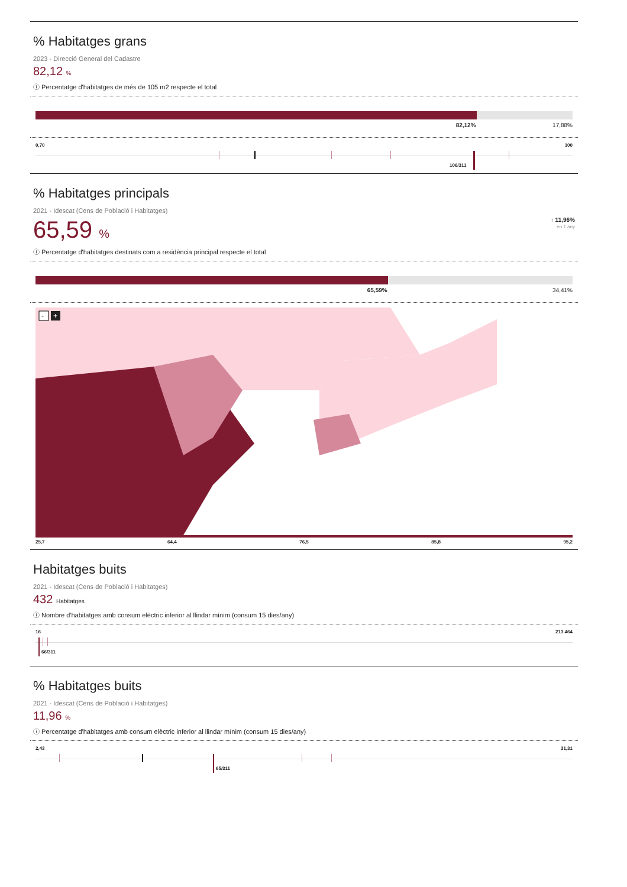% Habitatges grans
2023 - Direcció General del Cadastre
82,12 %
ⓘ Percentatge d'habitatges de més de 105 m2 respecte el total
82,12% 17,88%
0,70 100
106/311
% Habitatges principals
2021 - Idescat (Cens de Població i Habitatges)
65,59 %
↑ 11,96%
en 1 any
ⓘ Percentatge d'habitatges destinats com a residència principal respecte el total
65,59% 34,41%
-
+
25,7 64,4 76,5 85,8 95,2
Habitatges buits
2021 - Idescat (Cens de Població i Habitatges)
432 Habitatges
ⓘ Nombre d'habitatges amb consum elèctric inferior al llindar mínim (consum 15 dies/any)
16 213.464
66/311
% Habitatges buits
2021 - Idescat (Cens de Població i Habitatges)
11,96 %
ⓘ Percentatge d'habitatges amb consum elèctric inferior al llindar mínim (consum 15 dies/any)
2,43 31,31
65/311